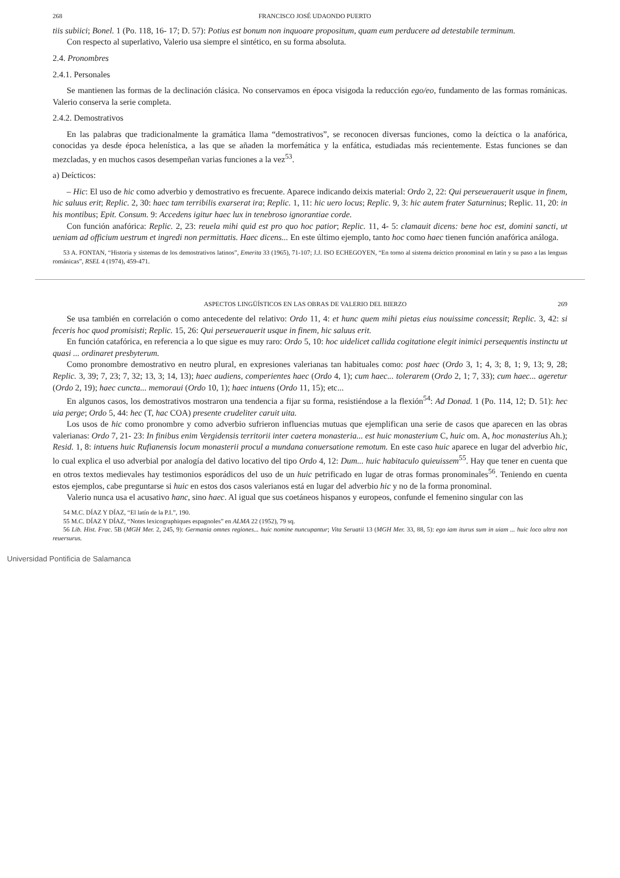268 FRANCISCO JOSÉ UDAONDO PUERTO
tiis subiici; Bonel. 1 (Po. 118, 16- 17; D. 57): Potius est bonum non inquoare propositum, quam eum perducere ad detestabile terminum.
Con respecto al superlativo, Valerio usa siempre el sintético, en su forma absoluta.
2.4. Pronombres
2.4.1. Personales
Se mantienen las formas de la declinación clásica. No conservamos en época visigoda la reducción ego/eo, fundamento de las formas románicas. Valerio conserva la serie completa.
2.4.2. Demostrativos
En las palabras que tradicionalmente la gramática llama “demostrativos”, se reconocen diversas funciones, como la deíctica o la anafórica, conocidas ya desde época helenística, a las que se añaden la morfemática y la enfática, estudiadas más recientemente. Estas funciones se dan mezcladas, y en muchos casos desempeñan varias funciones a la vez<sup>53</sup>.
a) Deícticos:
– Hic: El uso de hic como adverbio y demostrativo es frecuente. Aparece indicando deixis material: Ordo 2, 22: Qui perseuerauerit usque in finem, hic saluus erit; Replic. 2, 30: haec tam terribilis exarserat ira; Replic. 1, 11: hic uero locus; Replic. 9, 3: hic autem frater Saturninus; Replic. 11, 20: in his montibus; Epit. Consum. 9: Accedens igitur haec lux in tenebroso ignorantiae corde.
Con función anafórica: Replic. 2, 23: reuela mihi quid est pro quo hoc patior; Replic. 11, 4- 5: clamauit dicens: bene hoc est, domini sancti, ut ueniam ad officium uestrum et ingredi non permittatis. Haec dicens... En este último ejemplo, tanto hoc como haec tienen función anafórica análoga.
53 A. FONTAN, “Historia y sistemas de los demostrativos latinos”, Emerita 33 (1965), 71-107; J.J. ISO ECHEGOYEN, “En torno al sistema deíctico pronominal en latín y su paso a las lenguas románicas”, RSEL 4 (1974), 459-471.
ASPECTOS LINGÜÍSTICOS EN LAS OBRAS DE VALERIO DEL BIERZO 269
Se usa también en correlación o como antecedente del relativo: Ordo 11, 4: et hunc quem mihi pietas eius nouissime concessit; Replic. 3, 42: si feceris hoc quod promisisti; Replic. 15, 26: Qui perseuerauerit usque in finem, hic saluus erit.
En función catafórica, en referencia a lo que sigue es muy raro: Ordo 5, 10: hoc uidelicet callida cogitatione elegit inimici persequentis instinctu ut quasi ... ordinaret presbyterum.
Como pronombre demostrativo en neutro plural, en expresiones valerianas tan habituales como: post haec (Ordo 3, 1; 4, 3; 8, 1; 9, 13; 9, 28; Replic. 3, 39; 7, 23; 7, 32; 13, 3; 14, 13); haec audiens, comperientes haec (Ordo 4, 1); cum haec... tolerarem (Ordo 2, 1; 7, 33); cum haec... ageretur (Ordo 2, 19); haec cuncta... memoraui (Ordo 10, 1); haec intuens (Ordo 11, 15); etc...
En algunos casos, los demostrativos mostraron una tendencia a fijar su forma, resistiéndose a la flexión<sup>54</sup>: Ad Donad. 1 (Po. 114, 12; D. 51): hec uia perge; Ordo 5, 44: hec (T, hac COA) presente crudeliter caruit uita.
Los usos de hic como pronombre y como adverbio sufrieron influencias mutuas que ejemplifican una serie de casos que aparecen en las obras valerianas: Ordo 7, 21- 23: In finibus enim Vergidensis territorii inter caetera monasteria... est huic monasterium C, huic om. A, hoc monasterius Ah.); Resid. 1, 8: intuens huic Rufianensis locum monasterii procul a mundana conuersatione remotum. En este caso huic aparece en lugar del adverbio hic, lo cual explica el uso adverbial por analogía del dativo locativo del tipo Ordo 4, 12: Dum... huic habitaculo quieuissem<sup>55</sup>. Hay que tener en cuenta que en otros textos medievales hay testimonios esporádicos del uso de un huic petrificado en lugar de otras formas pronominales<sup>56</sup>. Teniendo en cuenta estos ejemplos, cabe preguntarse si huic en estos dos casos valerianos está en lugar del adverbio hic y no de la forma pronominal.
Valerio nunca usa el acusativo hanc, sino haec. Al igual que sus coetáneos hispanos y europeos, confunde el femenino singular con las
54 M.C. DÍAZ Y DÍAZ, “El latín de la P.I.”, 190.
55 M.C. DÍAZ Y DÍAZ, “Notes lexicographiques espagnoles” en ALMA 22 (1952), 79 sq.
56 Lib. Hist. Frac. 5B (MGH Mer. 2, 245, 9): Germania omnes regiones... huic nomine nuncupantur; Vita Seruatii 13 (MGH Mer. 33, 88, 5): ego iam iturus sum in uiam ... huic loco ultra non reuersurus.
Universidad Pontificia de Salamanca